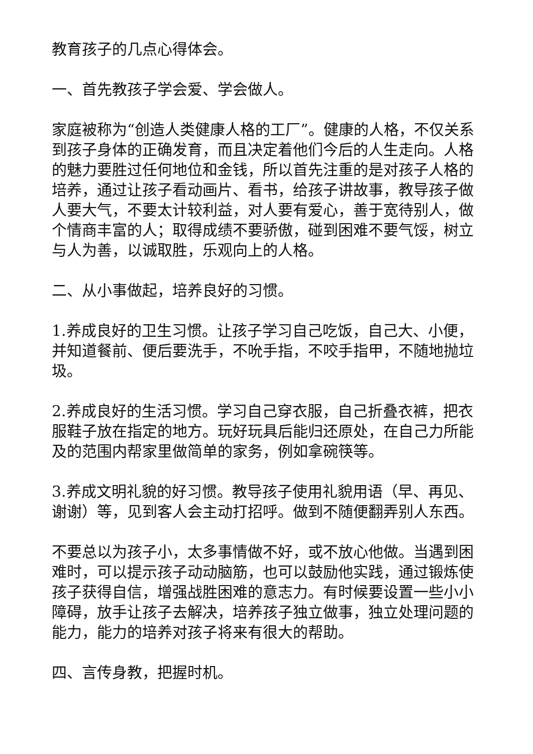教育孩子的几点心得体会。
一、首先教孩子学会爱、学会做人。
家庭被称为“创造人类健康人格的工厂”。健康的人格，不仅关系到孩子身体的正确发育，而且决定着他们今后的人生走向。人格的魅力要胜过任何地位和金钱，所以首先注重的是对孩子人格的培养，通过让孩子看动画片、看书，给孩子讲故事，教导孩子做人要大气，不要太计较利益，对人要有爱心，善于宽待别人，做个情商丰富的人；取得成绩不要骄傲，碰到困难不要气馁，树立与人为善，以诚取胜，乐观向上的人格。
二、从小事做起，培养良好的习惯。
1.养成良好的卫生习惯。让孩子学习自己吃饭，自己大、小便，并知道餐前、便后要洗手，不吮手指，不咬手指甲，不随地抛垃圾。
2.养成良好的生活习惯。学习自己穿衣服，自己折叠衣裤，把衣服鞋子放在指定的地方。玩好玩具后能归还原处，在自己力所能及的范围内帮家里做简单的家务，例如拿碗筷等。
3.养成文明礼貌的好习惯。教导孩子使用礼貌用语（早、再见、谢谢）等，见到客人会主动打招呼。做到不随便翻弄别人东西。
不要总以为孩子小，太多事情做不好，或不放心他做。当遇到困难时，可以提示孩子动动脑筋，也可以鼓励他实践，通过锻炼使孩子获得自信，增强战胜困难的意志力。有时候要设置一些小小障碍，放手让孩子去解决，培养孩子独立做事，独立处理问题的能力，能力的培养对孩子将来有很大的帮助。
四、言传身教，把握时机。